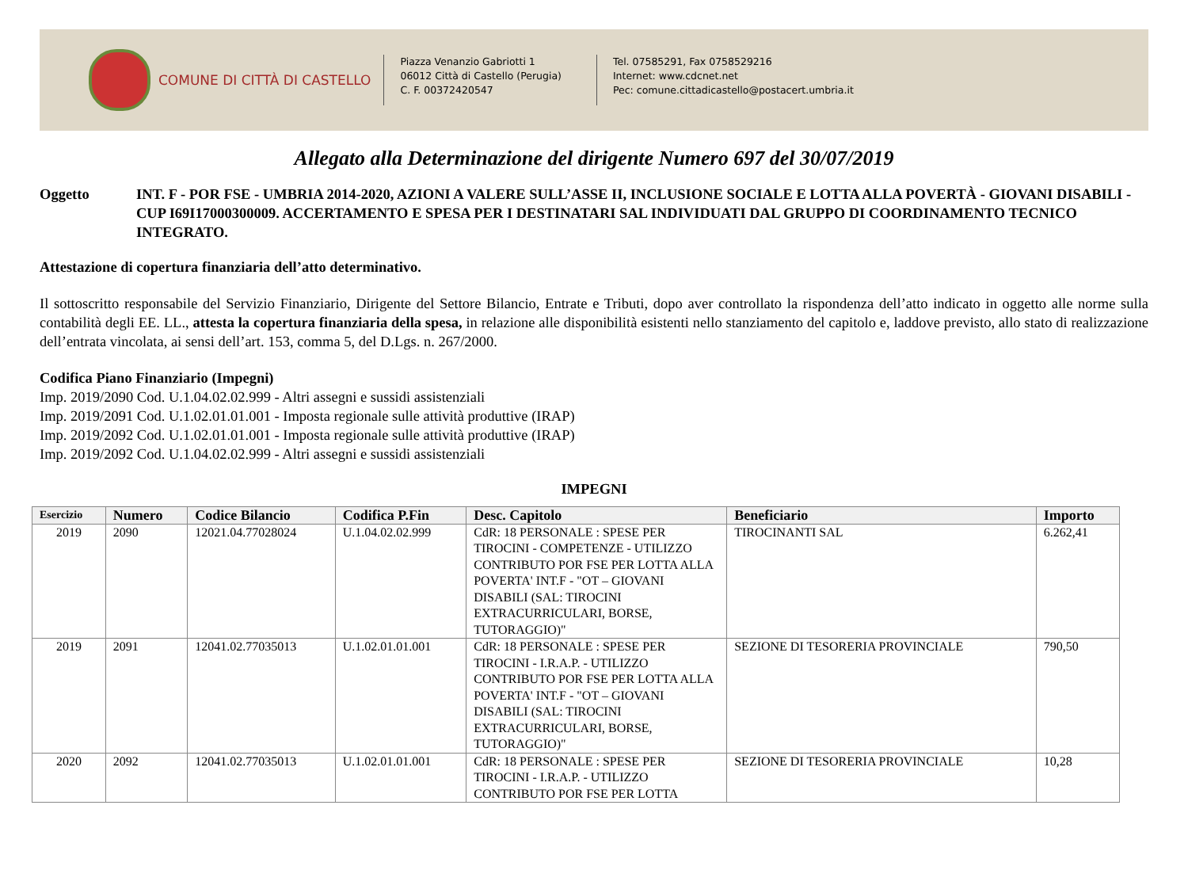COMUNE DI CITTÀ DI CASTELLO
Piazza Venanzio Gabriotti 1
06012 Città di Castello (Perugia)
C. F. 00372420547
Tel. 07585291, Fax 0758529216
Internet: www.cdcnet.net
Pec: comune.cittadicastello@postacert.umbria.it
Allegato alla Determinazione del dirigente Numero 697 del 30/07/2019
Oggetto INT. F - POR FSE - UMBRIA 2014-2020, AZIONI A VALERE SULL’ASSE II, INCLUSIONE SOCIALE E LOTTA ALLA POVERTÀ - GIOVANI DISABILI - CUP I69I17000300009. ACCERTAMENTO E SPESA PER I DESTINATARI SAL INDIVIDUATI DAL GRUPPO DI COORDINAMENTO TECNICO INTEGRATO.
Attestazione di copertura finanziaria dell’atto determinativo.
Il sottoscritto responsabile del Servizio Finanziario, Dirigente del Settore Bilancio, Entrate e Tributi, dopo aver controllato la rispondenza dell’atto indicato in oggetto alle norme sulla contabilità degli EE. LL., attesta la copertura finanziaria della spesa, in relazione alle disponibilità esistenti nello stanziamento del capitolo e, laddove previsto, allo stato di realizzazione dell’entrata vincolata, ai sensi dell’art. 153, comma 5, del D.Lgs. n. 267/2000.
Codifica Piano Finanziario (Impegni)
Imp. 2019/2090 Cod. U.1.04.02.02.999 - Altri assegni e sussidi assistenziali
Imp. 2019/2091 Cod. U.1.02.01.01.001 - Imposta regionale sulle attività produttive (IRAP)
Imp. 2019/2092 Cod. U.1.02.01.01.001 - Imposta regionale sulle attività produttive (IRAP)
Imp. 2019/2092 Cod. U.1.04.02.02.999 - Altri assegni e sussidi assistenziali
IMPEGNI
| Esercizio | Numero | Codice Bilancio | Codifica P.Fin | Desc. Capitolo | Beneficiario | Importo |
| --- | --- | --- | --- | --- | --- | --- |
| 2019 | 2090 | 12021.04.77028024 | U.1.04.02.02.999 | CdR: 18 PERSONALE : SPESE PER TIROCINI - COMPETENZE - UTILIZZO CONTRIBUTO POR FSE PER LOTTA ALLA POVERTA' INT.F - "OT – GIOVANI DISABILI (SAL: TIROCINI EXTRACURRICULARI, BORSE, TUTORAGGIO)" | TIROCINANTI SAL | 6.262,41 |
| 2019 | 2091 | 12041.02.77035013 | U.1.02.01.01.001 | CdR: 18 PERSONALE : SPESE PER TIROCINI - I.R.A.P. - UTILIZZO CONTRIBUTO POR FSE PER LOTTA ALLA POVERTA' INT.F - "OT – GIOVANI DISABILI (SAL: TIROCINI EXTRACURRICULARI, BORSE, TUTORAGGIO)" | SEZIONE DI TESORERIA PROVINCIALE | 790,50 |
| 2020 | 2092 | 12041.02.77035013 | U.1.02.01.01.001 | CdR: 18 PERSONALE : SPESE PER TIROCINI - I.R.A.P. - UTILIZZO CONTRIBUTO POR FSE PER LOTTA | SEZIONE DI TESORERIA PROVINCIALE | 10,28 |